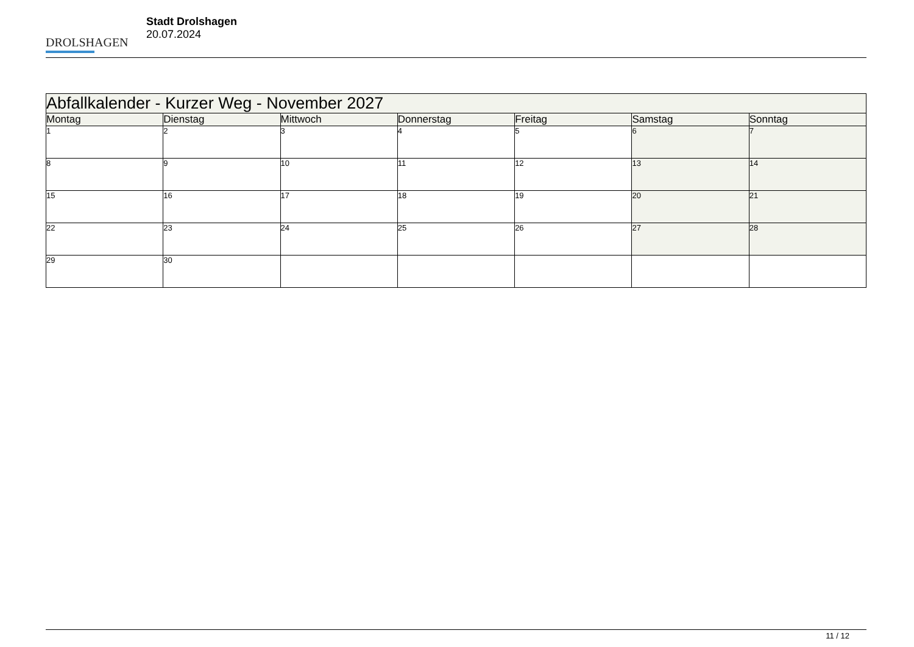DROLSHAGEN
Stadt Drolshagen
20.07.2024
| Abfallkalender - Kurzer Weg - November 2027 | | | | | | |
| --- | --- | --- | --- | --- | --- | --- |
| Montag | Dienstag | Mittwoch | Donnerstag | Freitag | Samstag | Sonntag |
| 1 | 2 | 3 | 4 | 5 | 6 | 7 |
| 8 | 9 | 10 | 11 | 12 | 13 | 14 |
| 15 | 16 | 17 | 18 | 19 | 20 | 21 |
| 22 | 23 | 24 | 25 | 26 | 27 | 28 |
| 29 | 30 | | | | | |
11 / 12